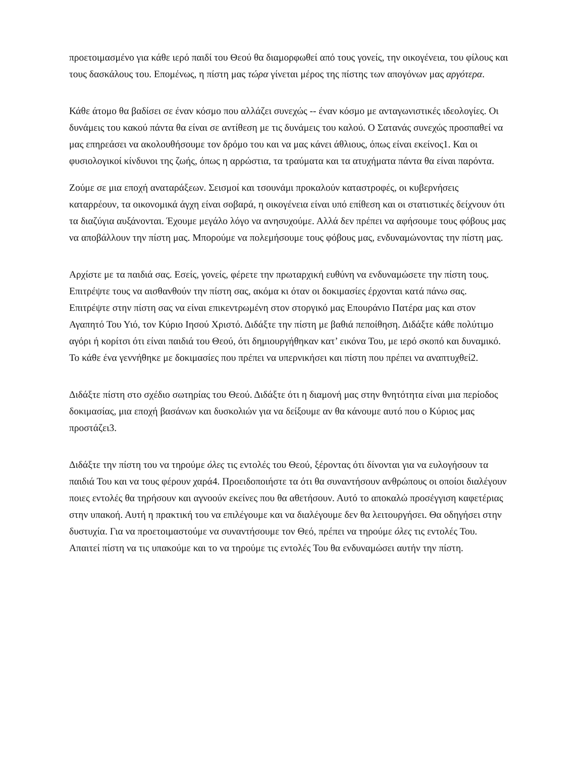προετοιμασμένο για κάθε ιερό παιδί του Θεού θα διαμορφωθεί από τους γονείς, την οικογένεια, του φίλους και τους δασκάλους του. Επομένως, η πίστη μας τώρα γίνεται μέρος της πίστης των απογόνων μας αργότερα.
Κάθε άτομο θα βαδίσει σε έναν κόσμο που αλλάζει συνεχώς -- έναν κόσμο με ανταγωνιστικές ιδεολογίες. Οι δυνάμεις του κακού πάντα θα είναι σε αντίθεση με τις δυνάμεις του καλού. Ο Σατανάς συνεχώς προσπαθεί να μας επηρεάσει να ακολουθήσουμε τον δρόμο του και να μας κάνει άθλιους, όπως είναι εκείνος1. Και οι φυσιολογικοί κίνδυνοι της ζωής, όπως η αρρώστια, τα τραύματα και τα ατυχήματα πάντα θα είναι παρόντα.
Ζούμε σε μια εποχή αναταράξεων. Σεισμοί και τσουνάμι προκαλούν καταστροφές, οι κυβερνήσεις καταρρέουν, τα οικονομικά άγχη είναι σοβαρά, η οικογένεια είναι υπό επίθεση και οι στατιστικές δείχνουν ότι τα διαζύγια αυξάνονται. Έχουμε μεγάλο λόγο να ανησυχούμε. Αλλά δεν πρέπει να αφήσουμε τους φόβους μας να αποβάλλουν την πίστη μας. Μπορούμε να πολεμήσουμε τους φόβους μας, ενδυναμώνοντας την πίστη μας.
Αρχίστε με τα παιδιά σας. Εσείς, γονείς, φέρετε την πρωταρχική ευθύνη να ενδυναμώσετε την πίστη τους. Επιτρέψτε τους να αισθανθούν την πίστη σας, ακόμα κι όταν οι δοκιμασίες έρχονται κατά πάνω σας. Επιτρέψτε στην πίστη σας να είναι επικεντρωμένη στον στοργικό μας Επουράνιο Πατέρα μας και στον Αγαπητό Του Υιό, τον Κύριο Ιησού Χριστό. Διδάξτε την πίστη με βαθιά πεποίθηση. Διδάξτε κάθε πολύτιμο αγόρι ή κορίτσι ότι είναι παιδιά του Θεού, ότι δημιουργήθηκαν κατ’ εικόνα Του, με ιερό σκοπό και δυναμικό. Το κάθε ένα γεννήθηκε με δοκιμασίες που πρέπει να υπερνικήσει και πίστη που πρέπει να αναπτυχθεί2.
Διδάξτε πίστη στο σχέδιο σωτηρίας του Θεού. Διδάξτε ότι η διαμονή μας στην θνητότητα είναι μια περίοδος δοκιμασίας, μια εποχή βασάνων και δυσκολιών για να δείξουμε αν θα κάνουμε αυτό που ο Κύριος μας προστάζει3.
Διδάξτε την πίστη του να τηρούμε όλες τις εντολές του Θεού, ξέροντας ότι δίνονται για να ευλογήσουν τα παιδιά Του και να τους φέρουν χαρά4. Προειδοποιήστε τα ότι θα συναντήσουν ανθρώπους οι οποίοι διαλέγουν ποιες εντολές θα τηρήσουν και αγνοούν εκείνες που θα αθετήσουν. Αυτό το αποκαλώ προσέγγιση καφετέριας στην υπακοή. Αυτή η πρακτική του να επιλέγουμε και να διαλέγουμε δεν θα λειτουργήσει. Θα οδηγήσει στην δυστυχία. Για να προετοιμαστούμε να συναντήσουμε τον Θεό, πρέπει να τηρούμε όλες τις εντολές Του. Απαιτεί πίστη να τις υπακούμε και το να τηρούμε τις εντολές Του θα ενδυναμώσει αυτήν την πίστη.